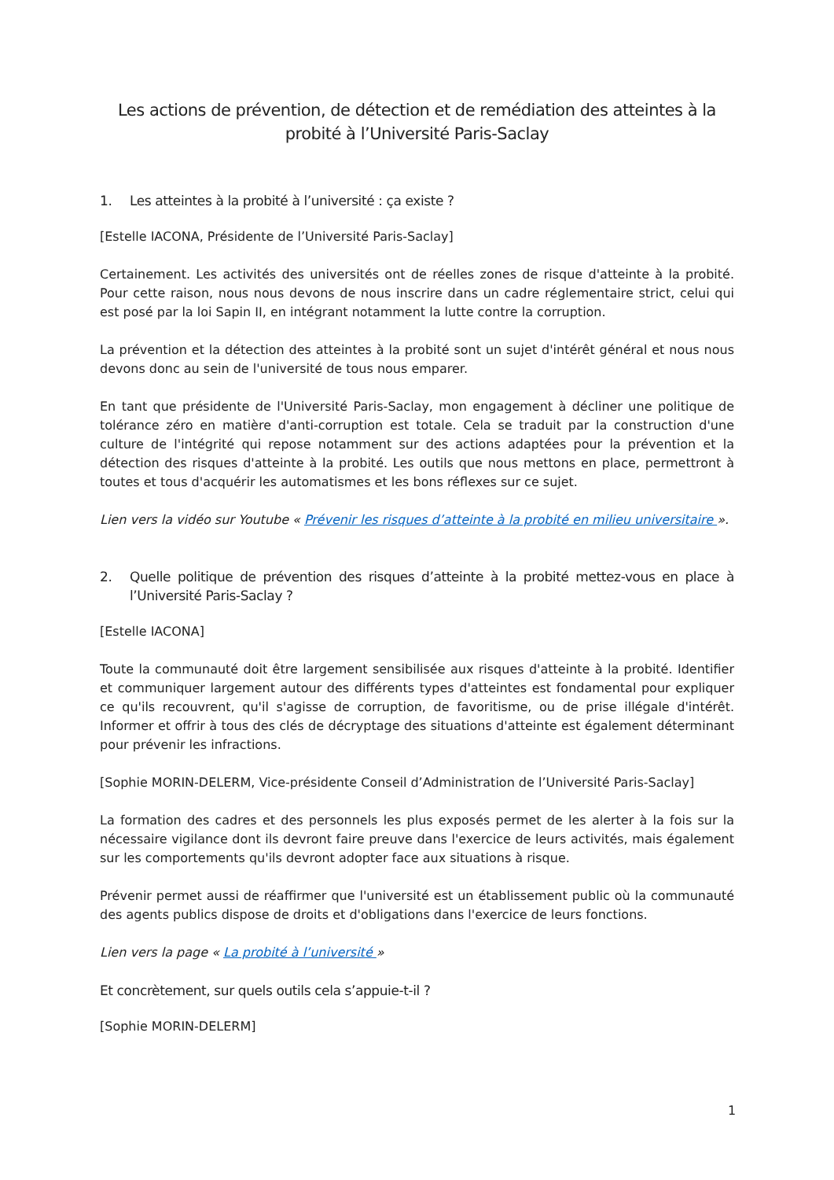Les actions de prévention, de détection et de remédiation des atteintes à la probité à l’Université Paris-Saclay
1. Les atteintes à la probité à l’université : ça existe ?
[Estelle IACONA, Présidente de l’Université Paris-Saclay]
Certainement. Les activités des universités ont de réelles zones de risque d'atteinte à la probité. Pour cette raison, nous nous devons de nous inscrire dans un cadre réglementaire strict, celui qui est posé par la loi Sapin II, en intégrant notamment la lutte contre la corruption.
La prévention et la détection des atteintes à la probité sont un sujet d'intérêt général et nous nous devons donc au sein de l'université de tous nous emparer.
En tant que présidente de l'Université Paris-Saclay, mon engagement à décliner une politique de tolérance zéro en matière d'anti-corruption est totale. Cela se traduit par la construction d'une culture de l'intégrité qui repose notamment sur des actions adaptées pour la prévention et la détection des risques d'atteinte à la probité. Les outils que nous mettons en place, permettront à toutes et tous d'acquérir les automatismes et les bons réflexes sur ce sujet.
Lien vers la vidéo sur Youtube « Prévenir les risques d’atteinte à la probité en milieu universitaire ».
2. Quelle politique de prévention des risques d’atteinte à la probité mettez-vous en place à l’Université Paris-Saclay ?
[Estelle IACONA]
Toute la communauté doit être largement sensibilisée aux risques d'atteinte à la probité. Identifier et communiquer largement autour des différents types d'atteintes est fondamental pour expliquer ce qu'ils recouvrent, qu'il s'agisse de corruption, de favoritisme, ou de prise illégale d'intérêt. Informer et offrir à tous des clés de décryptage des situations d'atteinte est également déterminant pour prévenir les infractions.
[Sophie MORIN-DELERM, Vice-présidente Conseil d’Administration de l’Université Paris-Saclay]
La formation des cadres et des personnels les plus exposés permet de les alerter à la fois sur la nécessaire vigilance dont ils devront faire preuve dans l'exercice de leurs activités, mais également sur les comportements qu'ils devront adopter face aux situations à risque.
Prévenir permet aussi de réaffirmer que l'université est un établissement public où la communauté des agents publics dispose de droits et d'obligations dans l'exercice de leurs fonctions.
Lien vers la page « La probité à l’université »
Et concrètement, sur quels outils cela s’appuie-t-il ?
[Sophie MORIN-DELERM]
1